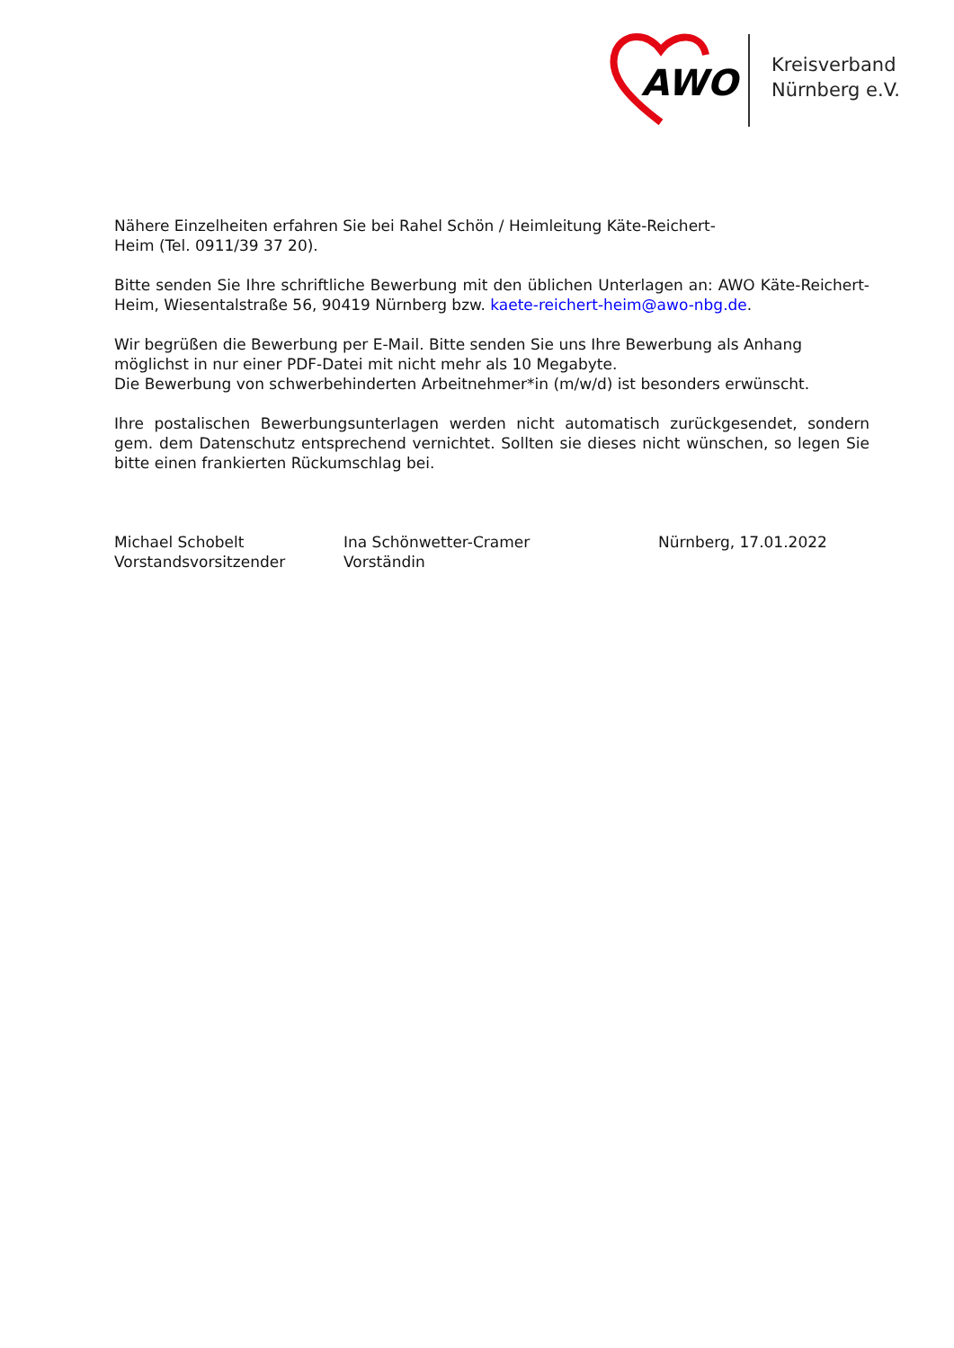AWO
Kreisverband
Nürnberg e.V.
Nähere Einzelheiten erfahren Sie bei Rahel Schön / Heimleitung Käte-Reichert-
Heim (Tel. 0911/39 37 20).
Bitte senden Sie Ihre schriftliche Bewerbung mit den üblichen Unterlagen an: AWO Käte-Reichert-Heim, Wiesentalstraße 56, 90419 Nürnberg bzw. kaete-reichert-heim@awo-nbg.de.
Wir begrüßen die Bewerbung per E-Mail. Bitte senden Sie uns Ihre Bewerbung als Anhang möglichst in nur einer PDF-Datei mit nicht mehr als 10 Megabyte.
Die Bewerbung von schwerbehinderten Arbeitnehmer*in (m/w/d) ist besonders erwünscht.
Ihre postalischen Bewerbungsunterlagen werden nicht automatisch zurückgesendet, sondern gem. dem Datenschutz entsprechend vernichtet. Sollten sie dieses nicht wünschen, so legen Sie bitte einen frankierten Rückumschlag bei.
Michael Schobelt
Vorstandsvorsitzender
Ina Schönwetter-Cramer
Vorständin
Nürnberg, 17.01.2022